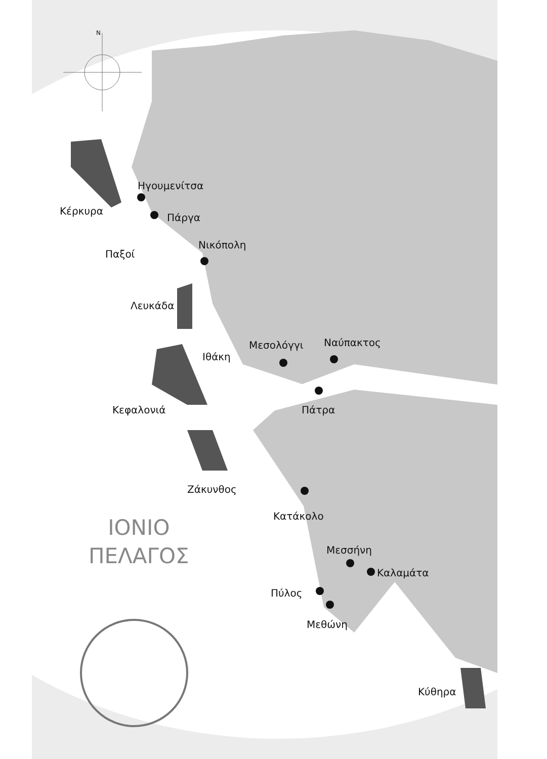N
Ηγουμενίτσα
Κέρκυρα
Πάργα
Παξοί
Νικόπολη
Λευκάδα
Μεσολόγγι Ναύπακτος
Ιθάκη
Κεφαλονιά Πάτρα
Ζάκυνθος
Κατάκολο
ΙΟΝΙΟ
ΠΕΛΑΓΟΣ
Μεσσήνη
Καλαμάτα
Πύλος
Μεθώνη
Κύθηρα